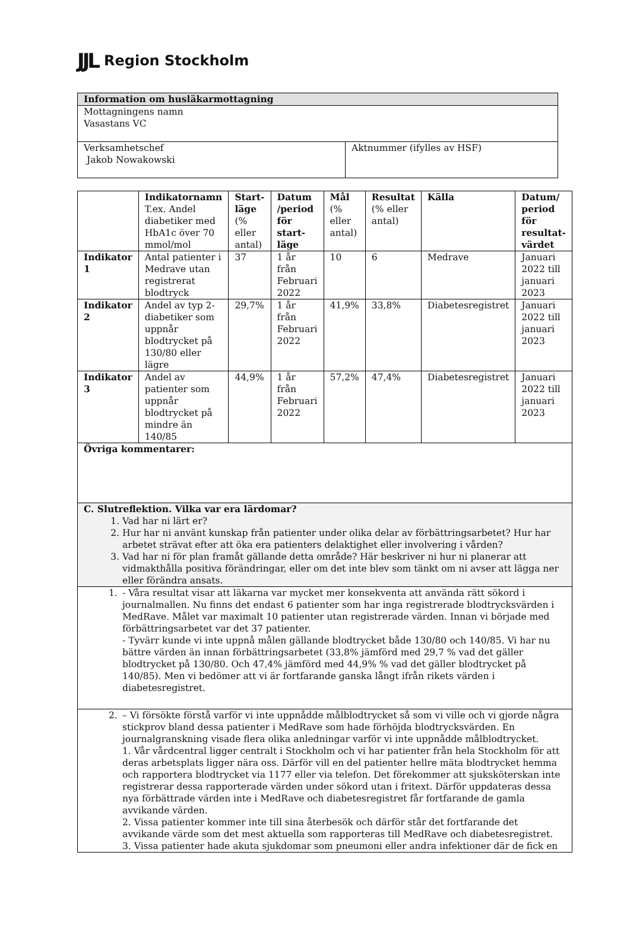JJL Region Stockholm
| Information om husläkarmottagning | |
| --- | --- |
| Mottagningens namn Vasastans VC | |
| Verksamhetschef Jakob Nowakowski | Aktnummer (ifylles av HSF) |
| | Indikatornamn T.ex. Andel diabetiker med HbA1c över 70 mmol/mol | Start-läge (% eller antal) | Datum /period för start-läge | Mål (% eller antal) | Resultat (% eller antal) | Källa | Datum/ period för resultat-värdet |
| --- | --- | --- | --- | --- | --- | --- | --- |
| Indikator 1 | Antal patienter i Medrave utan registrerat blodtryck | 37 | 1 år från Februari 2022 | 10 | 6 | Medrave | Januari 2022 till januari 2023 |
| Indikator 2 | Andel av typ 2-diabetiker som uppnår blodtrycket på 130/80 eller lägre | 29,7% | 1 år från Februari 2022 | 41,9% | 33,8% | Diabetesregistret | Januari 2022 till januari 2023 |
| Indikator 3 | Andel av patienter som uppnår blodtrycket på mindre än 140/85 | 44,9% | 1 år från Februari 2022 | 57,2% | 47,4% | Diabetesregistret | Januari 2022 till januari 2023 |
| Övriga kommentarer: | | | | | | | |
| C. Slutreflektion. Vilka var era lärdomar? 1. Vad har ni lärt er? 2. Hur har ni använt kunskap från patienter under olika delar av förbättringsarbetet? Hur har arbetet strävat efter att öka era patienters delaktighet eller involvering i vården? 3. Vad har ni för plan framåt gällande detta område? Här beskriver ni hur ni planerar att vidmakthålla positiva förändringar, eller om det inte blev som tänkt om ni avser att lägga ner eller förändra ansats. | | | | | | | |
| 1. - Våra resultat visar att läkarna var mycket mer konsekventa att använda rätt sökord i journalmallen. Nu finns det endast 6 patienter som har inga registrerade blodtrycksvärden i MedRave. Målet var maximalt 10 patienter utan registrerade värden. Innan vi började med förbättringsarbetet var det 37 patienter. - Tyvärr kunde vi inte uppnå målen gällande blodtrycket både 130/80 och 140/85. Vi har nu bättre värden än innan förbättringsarbetet (33,8% jämförd med 29,7 % vad det gäller blodtrycket på 130/80. Och 47,4% jämförd med 44,9% % vad det gäller blodtrycket på 140/85). Men vi bedömer att vi är fortfarande ganska långt ifrån rikets värden i diabetesregistret. | | | | | | | |
| 2. – Vi försökte förstå varför vi inte uppnådde målblodtrycket så som vi ville och vi gjorde några stickprov bland dessa patienter i MedRave som hade förhöjda blodtrycksvärden. En journalgranskning visade flera olika anledningar varför vi inte uppnådde målblodtrycket. 1. Vår vårdcentral ligger centralt i Stockholm och vi har patienter från hela Stockholm för att deras arbetsplats ligger nära oss. Därför vill en del patienter hellre mäta blodtrycket hemma och rapportera blodtrycket via 1177 eller via telefon. Det förekommer att sjuksköterskan inte registrerar dessa rapporterade värden under sökord utan i fritext. Därför uppdateras dessa nya förbättrade värden inte i MedRave och diabetesregistret får fortfarande de gamla avvikande värden. 2. Vissa patienter kommer inte till sina återbesök och därför står det fortfarande det avvikande värde som det mest aktuella som rapporteras till MedRave och diabetesregistret. 3. Vissa patienter hade akuta sjukdomar som pneumoni eller andra infektioner där de fick en | | | | | | | |